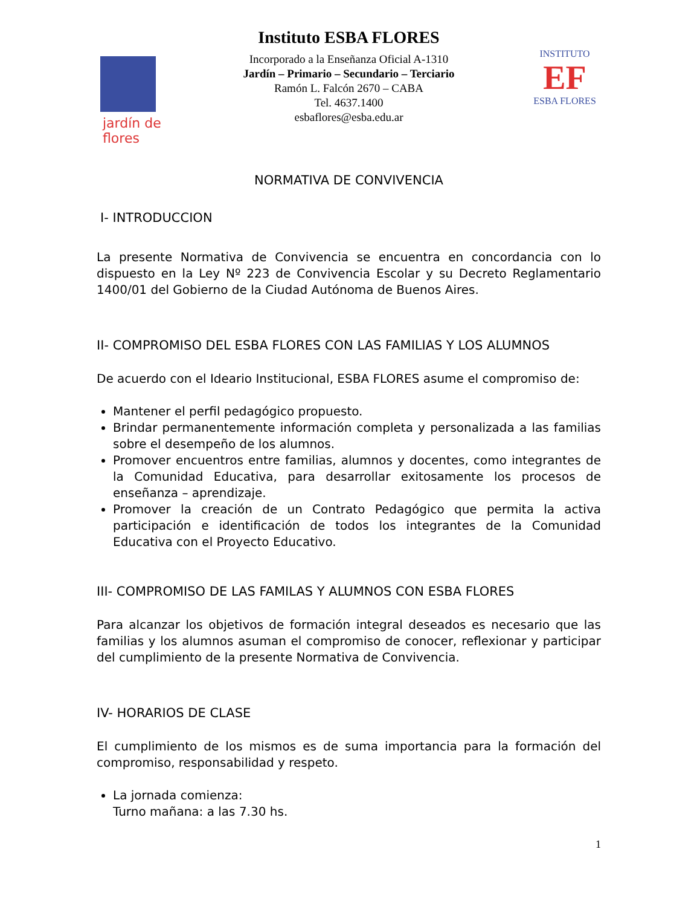jardín de flores
Instituto ESBA FLORES
Incorporado a la Enseñanza Oficial A-1310
Jardín – Primario – Secundario – Terciario
Ramón L. Falcón 2670 – CABA
Tel. 4637.1400
esbaflores@esba.edu.ar
INSTITUTO
EF
ESBA FLORES
NORMATIVA DE CONVIVENCIA
I- INTRODUCCION
La presente Normativa de Convivencia se encuentra en concordancia con lo dispuesto en la Ley Nº 223 de Convivencia Escolar y su Decreto Reglamentario 1400/01 del Gobierno de la Ciudad Autónoma de Buenos Aires.
II- COMPROMISO DEL ESBA FLORES CON LAS FAMILIAS Y LOS ALUMNOS
De acuerdo con el Ideario Institucional, ESBA FLORES asume el compromiso de:
Mantener el perfil pedagógico propuesto.
Brindar permanentemente información completa y personalizada a las familias sobre el desempeño de los alumnos.
Promover encuentros entre familias, alumnos y docentes, como integrantes de la Comunidad Educativa, para desarrollar exitosamente los procesos de enseñanza – aprendizaje.
Promover la creación de un Contrato Pedagógico que permita la activa participación e identificación de todos los integrantes de la Comunidad Educativa con el Proyecto Educativo.
III- COMPROMISO DE LAS FAMILAS Y ALUMNOS CON ESBA FLORES
Para alcanzar los objetivos de formación integral deseados es necesario que las familias y los alumnos asuman el compromiso de conocer, reflexionar y participar del cumplimiento de la presente Normativa de Convivencia.
IV- HORARIOS DE CLASE
El cumplimiento de los mismos es de suma importancia para la formación del compromiso, responsabilidad y respeto.
La jornada comienza:
Turno mañana: a las 7.30 hs.
1